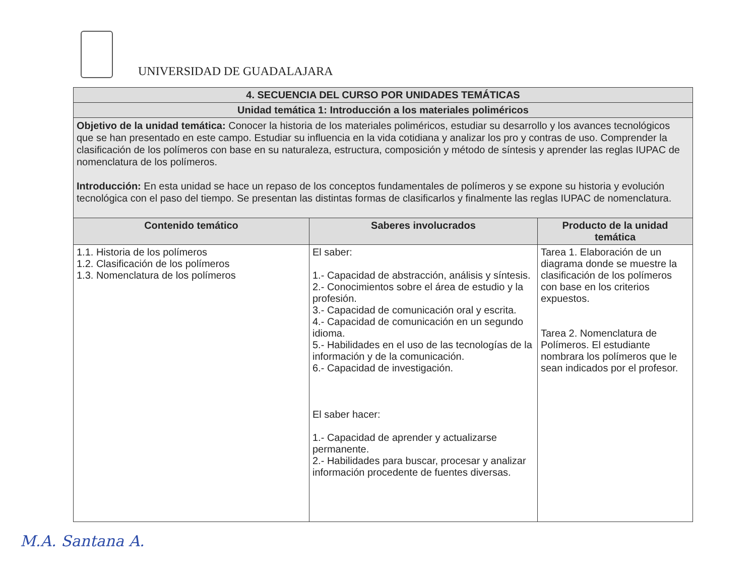UNIVERSIDAD DE GUADALAJARA
| 4. SECUENCIA DEL CURSO POR UNIDADES TEMÁTICAS | | |
| --- | --- | --- |
| Unidad temática 1: Introducción a los materiales poliméricos | | |
| Objetivo de la unidad temática: Conocer la historia de los materiales poliméricos, estudiar su desarrollo y los avances tecnológicos que se han presentado en este campo. Estudiar su influencia en la vida cotidiana y analizar los pro y contras de uso. Comprender la clasificación de los polímeros con base en su naturaleza, estructura, composición y método de síntesis y aprender las reglas IUPAC de nomenclatura de los polímeros. Introducción: En esta unidad se hace un repaso de los conceptos fundamentales de polímeros y se expone su historia y evolución tecnológica con el paso del tiempo. Se presentan las distintas formas de clasificarlos y finalmente las reglas IUPAC de nomenclatura. | | |
| Contenido temático | Saberes involucrados | Producto de la unidad temática |
| 1.1. Historia de los polímeros 1.2. Clasificación de los polímeros 1.3. Nomenclatura de los polímeros | El saber: 1.- Capacidad de abstracción, análisis y síntesis. 2.- Conocimientos sobre el área de estudio y la profesión. 3.- Capacidad de comunicación oral y escrita. 4.- Capacidad de comunicación en un segundo idioma. 5.- Habilidades en el uso de las tecnologías de la información y de la comunicación. 6.- Capacidad de investigación. El saber hacer: 1.- Capacidad de aprender y actualizarse permanente. 2.- Habilidades para buscar, procesar y analizar información procedente de fuentes diversas. | Tarea 1. Elaboración de un diagrama donde se muestre la clasificación de los polímeros con base en los criterios expuestos. Tarea 2. Nomenclatura de Polímeros. El estudiante nombrara los polímeros que le sean indicados por el profesor. |
M.A. Santana A.